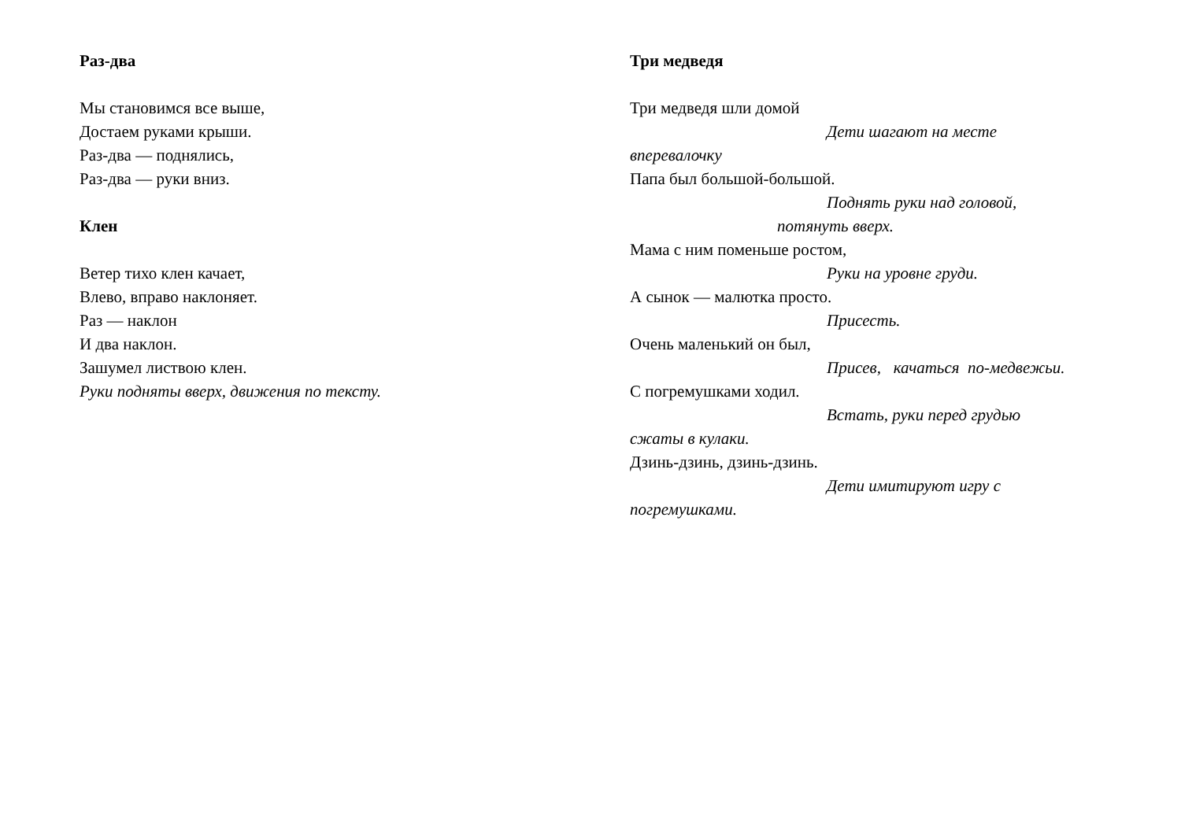Раз-два
Мы становимся все выше,
Достаем руками крыши.
Раз-два — поднялись,
Раз-два — руки вниз.
Клен
Ветер тихо клен качает,
Влево, вправо наклоняет.
Раз — наклон
И два наклон.
Зашумел листвою клен.
Руки подняты вверх, движения по тексту.
Три медведя
Три медведя шли домой
Дети шагают на месте
вперевалочку
Папа был большой-большой.
Поднять руки над головой,
потянуть вверх.
Мама с ним поменьше ростом,
Руки на уровне груди.
А сынок — малютка просто.
Присесть.
Очень маленький он был,
Присев, качаться по-медвежьи.
С погремушками ходил.
Встать, руки перед грудью
сжаты в кулаки.
Дзинь-дзинь, дзинь-дзинь.
Дети имитируют игру с
погремушками.